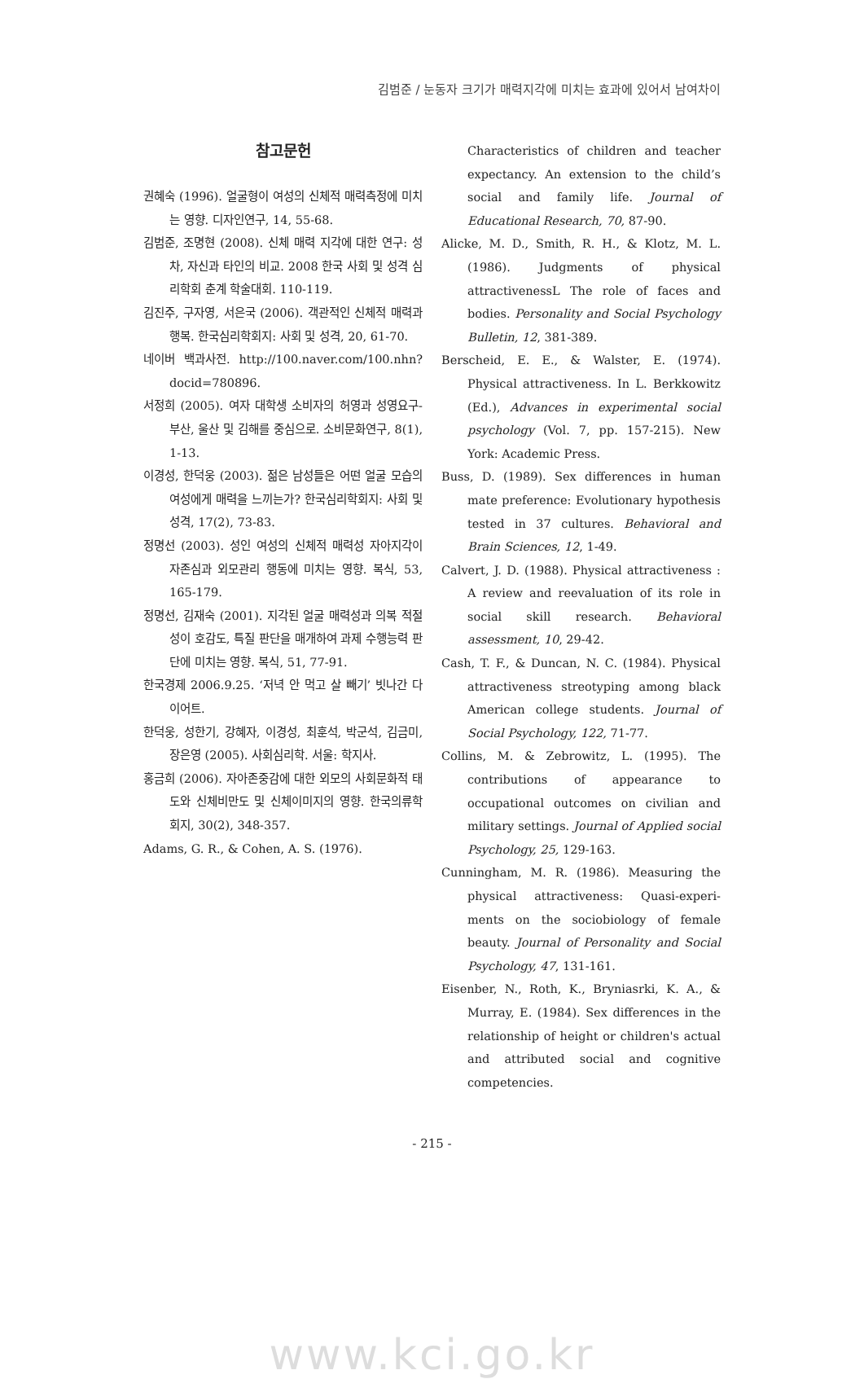김범준 / 눈동자 크기가 매력지각에 미치는 효과에 있어서 남여차이
참고문헌
권혜숙 (1996). 얼굴형이 여성의 신체적 매력측정에 미치는 영향. 디자인연구, 14, 55-68.
김범준, 조명현 (2008). 신체 매력 지각에 대한 연구: 성차, 자신과 타인의 비교. 2008 한국 사회 및 성격 심리학회 춘계 학술대회. 110-119.
김진주, 구자영, 서은국 (2006). 객관적인 신체적 매력과 행복. 한국심리학회지: 사회 및 성격, 20, 61-70.
네이버 백과사전. http://100.naver.com/100.nhn?docid=780896.
서정희 (2005). 여자 대학생 소비자의 허영과 성영요구-부산, 울산 및 김해를 중심으로. 소비문화연구, 8(1), 1-13.
이경성, 한덕웅 (2003). 젊은 남성들은 어떤 얼굴 모습의 여성에게 매력을 느끼는가? 한국심리학회지: 사회 및 성격, 17(2), 73-83.
정명선 (2003). 성인 여성의 신체적 매력성 자아지각이 자존심과 외모관리 행동에 미치는 영향. 복식, 53, 165-179.
정명선, 김재숙 (2001). 지각된 얼굴 매력성과 의복 적절성이 호감도, 특질 판단을 매개하여 과제 수행능력 판단에 미치는 영향. 복식, 51, 77-91.
한국경제 2006.9.25. ‘저녁 안 먹고 살 빼기’ 빗나간 다이어트.
한덕웅, 성한기, 강혜자, 이경성, 최훈석, 박군석, 김금미, 장은영 (2005). 사회심리학. 서울: 학지사.
홍금희 (2006). 자아존중감에 대한 외모의 사회문화적 태도와 신체비만도 및 신체이미지의 영향. 한국의류학회지, 30(2), 348-357.
Adams, G. R., & Cohen, A. S. (1976).
Characteristics of children and teacher expectancy. An extension to the child’s social and family life. Journal of Educational Research, 70, 87-90.
Alicke, M. D., Smith, R. H., & Klotz, M. L. (1986). Judgments of physical attractivenessL The role of faces and bodies. Personality and Social Psychology Bulletin, 12, 381-389.
Berscheid, E. E., & Walster, E. (1974). Physical attractiveness. In L. Berkkowitz (Ed.), Advances in experimental social psychology (Vol. 7, pp. 157-215). New York: Academic Press.
Buss, D. (1989). Sex differences in human mate preference: Evolutionary hypothesis tested in 37 cultures. Behavioral and Brain Sciences, 12, 1-49.
Calvert, J. D. (1988). Physical attractiveness : A review and reevaluation of its role in social skill research. Behavioral assessment, 10, 29-42.
Cash, T. F., & Duncan, N. C. (1984). Physical attractiveness streotyping among black American college students. Journal of Social Psychology, 122, 71-77.
Collins, M. & Zebrowitz, L. (1995). The contributions of appearance to occupational outcomes on civilian and military settings. Journal of Applied social Psychology, 25, 129-163.
Cunningham, M. R. (1986). Measuring the physical attractiveness: Quasi-experi-ments on the sociobiology of female beauty. Journal of Personality and Social Psychology, 47, 131-161.
Eisenber, N., Roth, K., Bryniasrki, K. A., & Murray, E. (1984). Sex differences in the relationship of height or children's actual and attributed social and cognitive competencies.
- 215 -
www.kci.go.kr